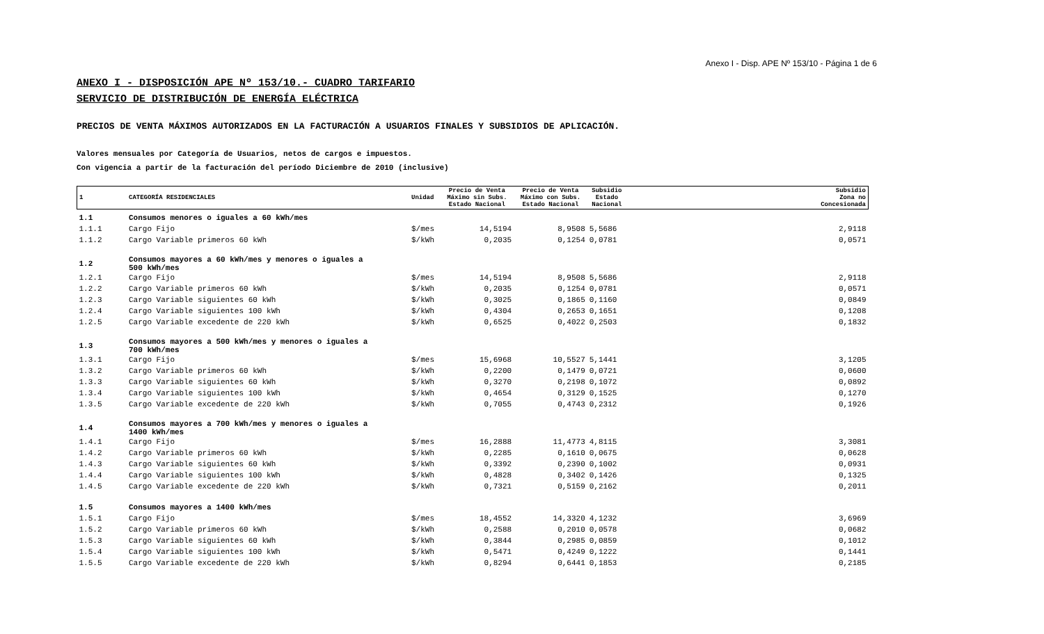Anexo I - Disp. APE Nº 153/10 - Página 1 de 6
ANEXO I - DISPOSICIÓN APE Nº 153/10.- CUADRO TARIFARIO
SERVICIO DE DISTRIBUCIÓN DE ENERGÍA ELÉCTRICA
PRECIOS DE VENTA MÁXIMOS AUTORIZADOS EN LA FACTURACIÓN A USUARIOS FINALES Y SUBSIDIOS DE APLICACIÓN.
Valores mensuales por Categoría de Usuarios, netos de cargos e impuestos.
Con vigencia a partir de la facturación del período Diciembre de 2010 (inclusive)
| 1 | CATEGORÍA RESIDENCIALES | Unidad | Precio de Venta Máximo sin Subs. Estado Nacional | Precio de Venta Máximo con Subs. Estado Nacional | Subsidio Estado Nacional | | Subsidio Zona no Concesionada |
| --- | --- | --- | --- | --- | --- | --- | --- |
| 1.1 | Consumos menores o iguales a 60 kWh/mes | | | | | | |
| 1.1.1 | Cargo Fijo | $/mes | 14,5194 | 8,9508 | 5,5686 | | 2,9118 |
| 1.1.2 | Cargo Variable primeros 60 kWh | $/kWh | 0,2035 | 0,1254 | 0,0781 | | 0,0571 |
| 1.2 | Consumos mayores a 60 kWh/mes y menores o iguales a 500 kWh/mes | | | | | | |
| 1.2.1 | Cargo Fijo | $/mes | 14,5194 | 8,9508 | 5,5686 | | 2,9118 |
| 1.2.2 | Cargo Variable primeros 60 kWh | $/kWh | 0,2035 | 0,1254 | 0,0781 | | 0,0571 |
| 1.2.3 | Cargo Variable siguientes 60 kWh | $/kWh | 0,3025 | 0,1865 | 0,1160 | | 0,0849 |
| 1.2.4 | Cargo Variable siguientes 100 kWh | $/kWh | 0,4304 | 0,2653 | 0,1651 | | 0,1208 |
| 1.2.5 | Cargo Variable excedente de 220 kWh | $/kWh | 0,6525 | 0,4022 | 0,2503 | | 0,1832 |
| 1.3 | Consumos mayores a 500 kWh/mes y menores o iguales a 700 kWh/mes | | | | | | |
| 1.3.1 | Cargo Fijo | $/mes | 15,6968 | 10,5527 | 5,1441 | | 3,1205 |
| 1.3.2 | Cargo Variable primeros 60 kWh | $/kWh | 0,2200 | 0,1479 | 0,0721 | | 0,0600 |
| 1.3.3 | Cargo Variable siguientes 60 kWh | $/kWh | 0,3270 | 0,2198 | 0,1072 | | 0,0892 |
| 1.3.4 | Cargo Variable siguientes 100 kWh | $/kWh | 0,4654 | 0,3129 | 0,1525 | | 0,1270 |
| 1.3.5 | Cargo Variable excedente de 220 kWh | $/kWh | 0,7055 | 0,4743 | 0,2312 | | 0,1926 |
| 1.4 | Consumos mayores a 700 kWh/mes y menores o iguales a 1400 kWh/mes | | | | | | |
| 1.4.1 | Cargo Fijo | $/mes | 16,2888 | 11,4773 | 4,8115 | | 3,3081 |
| 1.4.2 | Cargo Variable primeros 60 kWh | $/kWh | 0,2285 | 0,1610 | 0,0675 | | 0,0628 |
| 1.4.3 | Cargo Variable siguientes 60 kWh | $/kWh | 0,3392 | 0,2390 | 0,1002 | | 0,0931 |
| 1.4.4 | Cargo Variable siguientes 100 kWh | $/kWh | 0,4828 | 0,3402 | 0,1426 | | 0,1325 |
| 1.4.5 | Cargo Variable excedente de 220 kWh | $/kWh | 0,7321 | 0,5159 | 0,2162 | | 0,2011 |
| 1.5 | Consumos mayores a 1400 kWh/mes | | | | | | |
| 1.5.1 | Cargo Fijo | $/mes | 18,4552 | 14,3320 | 4,1232 | | 3,6969 |
| 1.5.2 | Cargo Variable primeros 60 kWh | $/kWh | 0,2588 | 0,2010 | 0,0578 | | 0,0682 |
| 1.5.3 | Cargo Variable siguientes 60 kWh | $/kWh | 0,3844 | 0,2985 | 0,0859 | | 0,1012 |
| 1.5.4 | Cargo Variable siguientes 100 kWh | $/kWh | 0,5471 | 0,4249 | 0,1222 | | 0,1441 |
| 1.5.5 | Cargo Variable excedente de 220 kWh | $/kWh | 0,8294 | 0,6441 | 0,1853 | | 0,2185 |